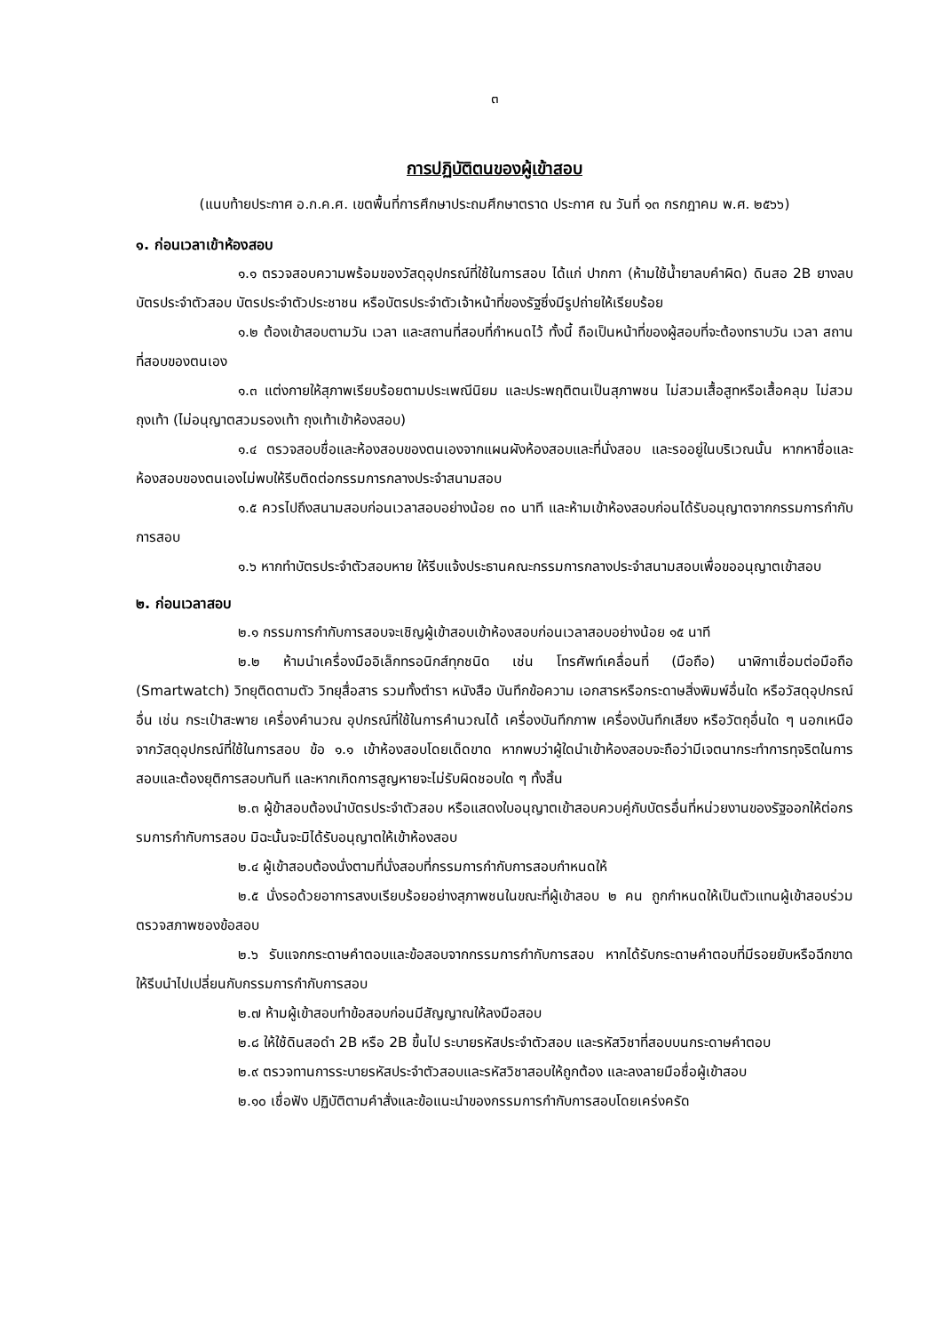๓
การปฏิบัติตนของผู้เข้าสอบ
(แนบท้ายประกาศ อ.ก.ค.ศ. เขตพื้นที่การศึกษาประถมศึกษาตราด ประกาศ ณ วันที่ ๑๓ กรกฎาคม พ.ศ. ๒๕๖๖)
๑. ก่อนเวลาเข้าห้องสอบ
๑.๑ ตรวจสอบความพร้อมของวัสดุอุปกรณ์ที่ใช้ในการสอบ ได้แก่ ปากกา (ห้ามใช้น้ำยาลบคำผิด) ดินสอ 2B ยางลบ บัตรประจำตัวสอบ บัตรประจำตัวประชาชน หรือบัตรประจำตัวเจ้าหน้าที่ของรัฐซึ่งมีรูปถ่ายให้เรียบร้อย
๑.๒ ต้องเข้าสอบตามวัน เวลา และสถานที่สอบที่กำหนดไว้ ทั้งนี้ ถือเป็นหน้าที่ของผู้สอบที่จะต้องทราบวัน เวลา สถานที่สอบของตนเอง
๑.๓ แต่งกายให้สุภาพเรียบร้อยตามประเพณีนิยม และประพฤติตนเป็นสุภาพชน ไม่สวมเสื้อสูทหรือเสื้อคลุม ไม่สวมถุงเท้า (ไม่อนุญาตสวมรองเท้า ถุงเท้าเข้าห้องสอบ)
๑.๔ ตรวจสอบชื่อและห้องสอบของตนเองจากแผนผังห้องสอบและที่นั่งสอบ และรออยู่ในบริเวณนั้น หากหาชื่อและห้องสอบของตนเองไม่พบให้รีบติดต่อกรรมการกลางประจำสนามสอบ
๑.๕ ควรไปถึงสนามสอบก่อนเวลาสอบอย่างน้อย ๓๐ นาที และห้ามเข้าห้องสอบก่อนได้รับอนุญาตจากกรรมการกำกับการสอบ
๑.๖ หากทำบัตรประจำตัวสอบหาย ให้รีบแจ้งประธานคณะกรรมการกลางประจำสนามสอบเพื่อขออนุญาตเข้าสอบ
๒. ก่อนเวลาสอบ
๒.๑ กรรมการกำกับการสอบจะเชิญผู้เข้าสอบเข้าห้องสอบก่อนเวลาสอบอย่างน้อย ๑๕ นาที
๒.๒ ห้ามนำเครื่องมืออิเล็กทรอนิกส์ทุกชนิด เช่น โทรศัพท์เคลื่อนที่ (มือถือ) นาฬิกาเชื่อมต่อมือถือ (Smartwatch) วิทยุติดตามตัว วิทยุสื่อสาร รวมทั้งตำรา หนังสือ บันทึกข้อความ เอกสารหรือกระดาษสิ่งพิมพ์อื่นใด หรือวัสดุอุปกรณ์อื่น เช่น กระเป๋าสะพาย เครื่องคำนวณ อุปกรณ์ที่ใช้ในการคำนวณได้ เครื่องบันทึกภาพ เครื่องบันทึกเสียง หรือวัตถุอื่นใด ๆ นอกเหนือจากวัสดุอุปกรณ์ที่ใช้ในการสอบ ข้อ ๑.๑ เข้าห้องสอบโดยเด็ดขาด หากพบว่าผู้ใดนำเข้าห้องสอบจะถือว่ามีเจตนากระทำการทุจริตในการสอบและต้องยุติการสอบทันที และหากเกิดการสูญหายจะไม่รับผิดชอบใด ๆ ทั้งสิ้น
๒.๓ ผู้ข้าสอบต้องนำบัตรประจำตัวสอบ หรือแสดงใบอนุญาตเข้าสอบควบคู่กับบัตรอื่นที่หน่วยงานของรัฐออกให้ต่อกรรมการกำกับการสอบ มิฉะนั้นจะมิได้รับอนุญาตให้เข้าห้องสอบ
๒.๔ ผู้เข้าสอบต้องนั่งตามที่นั่งสอบที่กรรมการกำกับการสอบกำหนดให้
๒.๕ นั่งรอด้วยอาการสงบเรียบร้อยอย่างสุภาพชนในขณะที่ผู้เข้าสอบ ๒ คน ถูกกำหนดให้เป็นตัวแทนผู้เข้าสอบร่วมตรวจสภาพซองข้อสอบ
๒.๖ รับแจกกระดาษคำตอบและข้อสอบจากกรรมการกำกับการสอบ หากได้รับกระดาษคำตอบที่มีรอยยับหรือฉีกขาด ให้รีบนำไปเปลี่ยนกับกรรมการกำกับการสอบ
๒.๗ ห้ามผู้เข้าสอบทำข้อสอบก่อนมีสัญญาณให้ลงมือสอบ
๒.๘ ให้ใช้ดินสอดำ 2B หรือ 2B ขึ้นไป ระบายรหัสประจำตัวสอบ และรหัสวิชาที่สอบบนกระดาษคำตอบ
๒.๙ ตรวจทานการระบายรหัสประจำตัวสอบและรหัสวิชาสอบให้ถูกต้อง และลงลายมือชื่อผู้เข้าสอบ
๒.๑๐ เชื่อฟัง ปฏิบัติตามคำสั่งและข้อแนะนำของกรรมการกำกับการสอบโดยเคร่งครัด